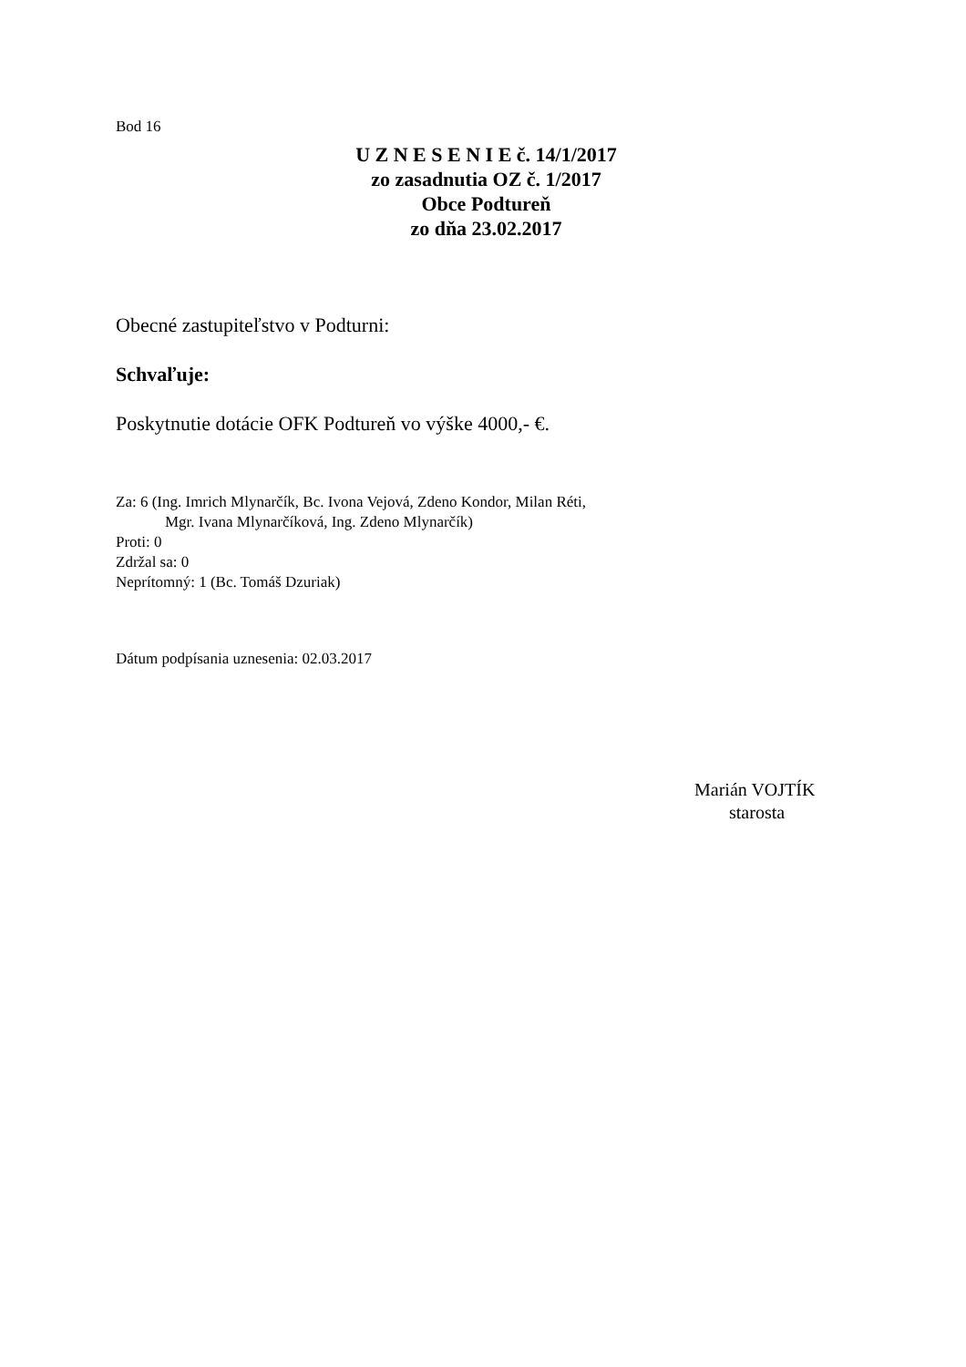Bod 16
U Z N E S E N I E č. 14/1/2017
zo zasadnutia OZ č. 1/2017
Obce Podtureň
zo dňa 23.02.2017
Obecné zastupiteľstvo v Podturni:
Schvaľuje:
Poskytnutie dotácie OFK Podtureň vo výške 4000,- €.
Za: 6 (Ing. Imrich Mlynarčík, Bc. Ivona Vejová, Zdeno Kondor, Milan Réti,
Mgr. Ivana Mlynarčíková, Ing. Zdeno Mlynarčík)
Proti: 0
Zdržal sa: 0
Neprítomný: 1 (Bc. Tomáš Dzuriak)
Dátum podpísania uznesenia: 02.03.2017
Marián VOJTÍK
starosta